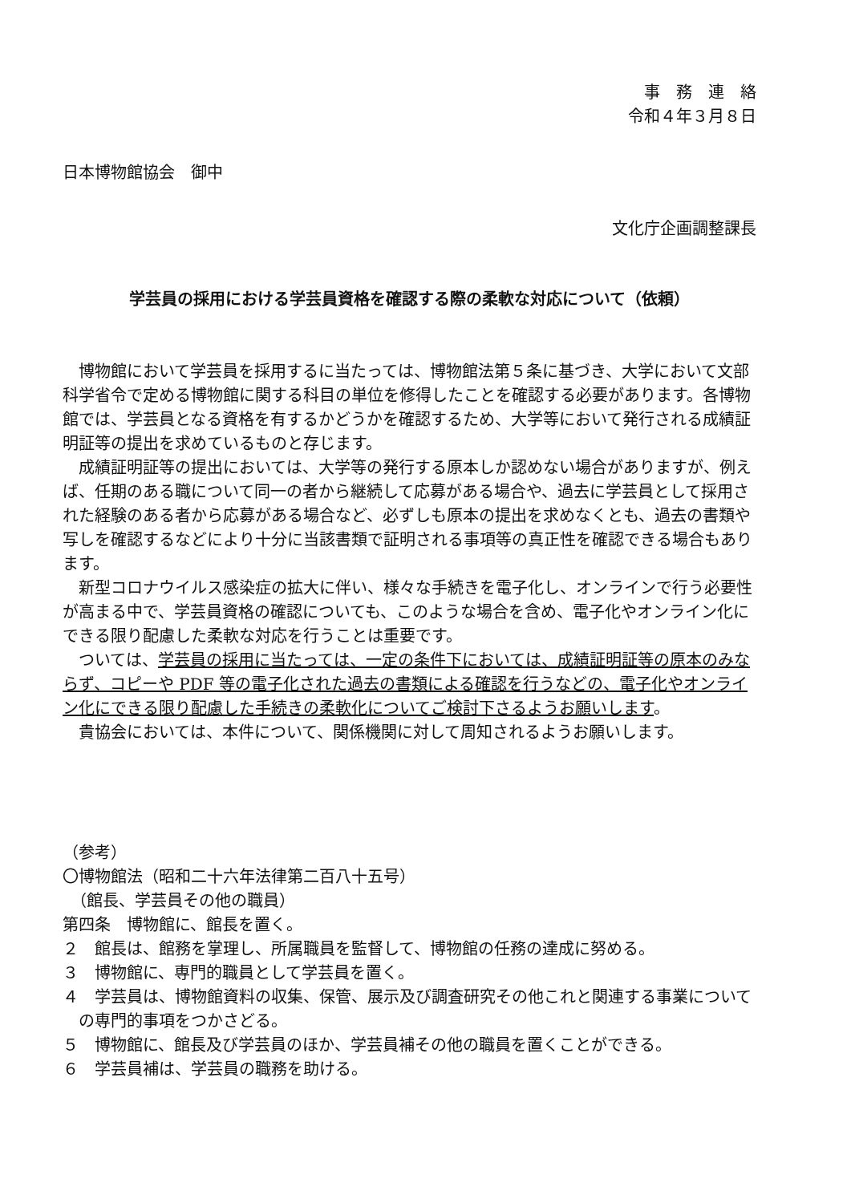事　務　連　絡
令和４年３月８日
日本博物館協会　御中
文化庁企画調整課長
学芸員の採用における学芸員資格を確認する際の柔軟な対応について（依頼）
博物館において学芸員を採用するに当たっては、博物館法第５条に基づき、大学において文部科学省令で定める博物館に関する科目の単位を修得したことを確認する必要があります。各博物館では、学芸員となる資格を有するかどうかを確認するため、大学等において発行される成績証明証等の提出を求めているものと存じます。
成績証明証等の提出においては、大学等の発行する原本しか認めない場合がありますが、例えば、任期のある職について同一の者から継続して応募がある場合や、過去に学芸員として採用された経験のある者から応募がある場合など、必ずしも原本の提出を求めなくとも、過去の書類や写しを確認するなどにより十分に当該書類で証明される事項等の真正性を確認できる場合もあります。
新型コロナウイルス感染症の拡大に伴い、様々な手続きを電子化し、オンラインで行う必要性が高まる中で、学芸員資格の確認についても、このような場合を含め、電子化やオンライン化にできる限り配慮した柔軟な対応を行うことは重要です。
ついては、学芸員の採用に当たっては、一定の条件下においては、成績証明証等の原本のみならず、コピーや PDF 等の電子化された過去の書類による確認を行うなどの、電子化やオンライン化にできる限り配慮した手続きの柔軟化についてご検討下さるようお願いします。
貴協会においては、本件について、関係機関に対して周知されるようお願いします。
（参考）
〇博物館法（昭和二十六年法律第二百八十五号）
　（館長、学芸員その他の職員）
第四条　博物館に、館長を置く。
２　館長は、館務を掌理し、所属職員を監督して、博物館の任務の達成に努める。
３　博物館に、専門的職員として学芸員を置く。
４　学芸員は、博物館資料の収集、保管、展示及び調査研究その他これと関連する事業についての専門的事項をつかさどる。
５　博物館に、館長及び学芸員のほか、学芸員補その他の職員を置くことができる。
６　学芸員補は、学芸員の職務を助ける。